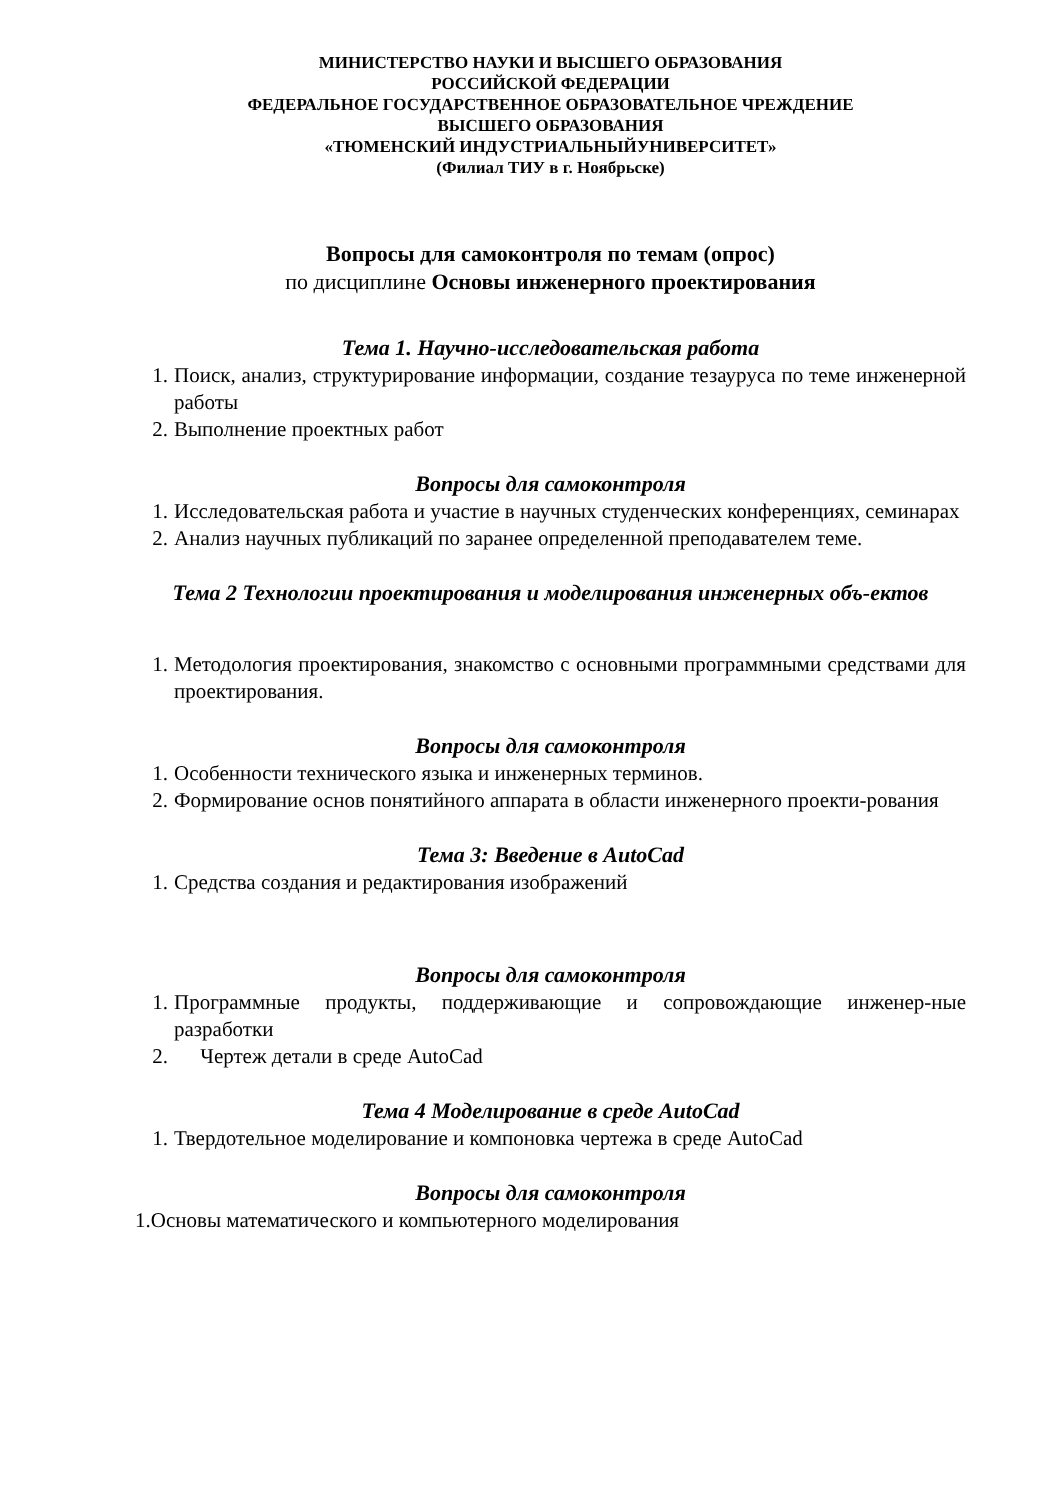МИНИСТЕРСТВО НАУКИ И ВЫСШЕГО ОБРАЗОВАНИЯ
РОССИЙСКОЙ ФЕДЕРАЦИИ
ФЕДЕРАЛЬНОЕ ГОСУДАРСТВЕННОЕ ОБРАЗОВАТЕЛЬНОЕ ЧРЕЖДЕНИЕ
ВЫСШЕГО ОБРАЗОВАНИЯ
«ТЮМЕНСКИЙ ИНДУСТРИАЛЬНЫЙУНИВЕРСИТЕТ»
(Филиал ТИУ в г. Ноябрьске)
Вопросы для самоконтроля по темам (опрос)
по дисциплине Основы инженерного проектирования
Тема 1. Научно-исследовательская работа
1. Поиск, анализ, структурирование информации, создание тезауруса по теме инженерной работы
2. Выполнение проектных работ
Вопросы для самоконтроля
1. Исследовательская работа и участие в научных студенческих конференциях, семинарах
2. Анализ научных публикаций по заранее определенной преподавателем теме.
Тема 2 Технологии проектирования и моделирования инженерных объ-ектов
1. Методология проектирования, знакомство с основными программными средствами для проектирования.
Вопросы для самоконтроля
1. Особенности технического языка и инженерных терминов.
2. Формирование основ понятийного аппарата в области инженерного проекти-рования
Тема 3: Введение в AutoCad
1. Средства создания и редактирования изображений
Вопросы для самоконтроля
1. Программные продукты, поддерживающие и сопровождающие инженер-ные разработки
2. Чертеж детали в среде AutoCad
Тема 4 Моделирование в среде AutoCad
1. Твердотельное моделирование и компоновка чертежа в среде AutoCad
Вопросы для самоконтроля
1.Основы математического и компьютерного моделирования